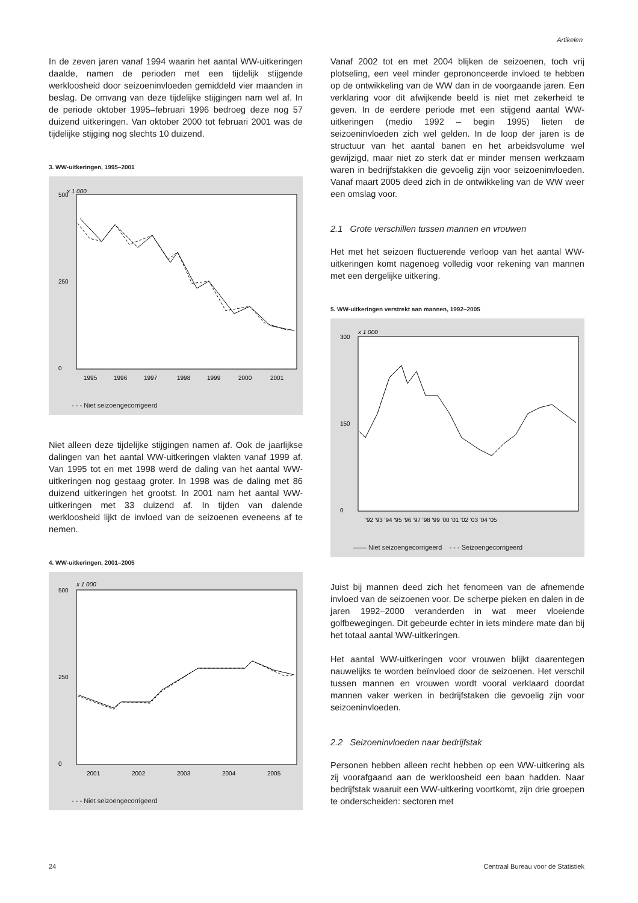Artikelen
In de zeven jaren vanaf 1994 waarin het aantal WW-uitkeringen daalde, namen de perioden met een tijdelijk stijgende werkloosheid door seizoeninvloeden gemiddeld vier maanden in beslag. De omvang van deze tijdelijke stijgingen nam wel af. In de periode oktober 1995–februari 1996 bedroeg deze nog 57 duizend uitkeringen. Van oktober 2000 tot februari 2001 was de tijdelijke stijging nog slechts 10 duizend.
3. WW-uitkeringen, 1995–2001
x 1 000
500
0
250
1995
1996
1997
1998
1999
2000
2001
- - - Niet seizoengecorrigeerd
Niet alleen deze tijdelijke stijgingen namen af. Ook de jaarlijkse dalingen van het aantal WW-uitkeringen vlakten vanaf 1999 af. Van 1995 tot en met 1998 werd de daling van het aantal WW-uitkeringen nog gestaag groter. In 1998 was de daling met 86 duizend uitkeringen het grootst. In 2001 nam het aantal WW-uitkeringen met 33 duizend af. In tijden van dalende werkloosheid lijkt de invloed van de seizoenen eveneens af te nemen.
4. WW-uitkeringen, 2001–2005
x 1 000
500
0
250
2001
2002
2003
2004
2005
- - - Niet seizoengecorrigeerd
Vanaf 2002 tot en met 2004 blijken de seizoenen, toch vrij plotseling, een veel minder geprononceerde invloed te hebben op de ontwikkeling van de WW dan in de voorgaande jaren. Een verklaring voor dit afwijkende beeld is niet met zekerheid te geven. In de eerdere periode met een stijgend aantal WW-uitkeringen (medio 1992 – begin 1995) lieten de seizoeninvloeden zich wel gelden. In de loop der jaren is de structuur van het aantal banen en het arbeidsvolume wel gewijzigd, maar niet zo sterk dat er minder mensen werkzaam waren in bedrijfstakken die gevoelig zijn voor seizoeninvloeden. Vanaf maart 2005 deed zich in de ontwikkeling van de WW weer een omslag voor.
2.1 Grote verschillen tussen mannen en vrouwen
Het met het seizoen fluctuerende verloop van het aantal WW-uitkeringen komt nagenoeg volledig voor rekening van mannen met een dergelijke uitkering.
5. WW-uitkeringen verstrekt aan mannen, 1992–2005
x 1 000
300
0
150
'92 '93 '94 '95 '96 '97 '98 '99 '00 '01 '02 '03 '04 '05
—— Niet seizoengecorrigeerd - - - Seizoengecorrigeerd
Juist bij mannen deed zich het fenomeen van de afnemende invloed van de seizoenen voor. De scherpe pieken en dalen in de jaren 1992–2000 veranderden in wat meer vloeiende golfbewegingen. Dit gebeurde echter in iets mindere mate dan bij het totaal aantal WW-uitkeringen.
Het aantal WW-uitkeringen voor vrouwen blijkt daarentegen nauwelijks te worden beïnvloed door de seizoenen. Het verschil tussen mannen en vrouwen wordt vooral verklaard doordat mannen vaker werken in bedrijfstaken die gevoelig zijn voor seizoeninvloeden.
2.2 Seizoeninvloeden naar bedrijfstak
Personen hebben alleen recht hebben op een WW-uitkering als zij voorafgaand aan de werkloosheid een baan hadden. Naar bedrijfstak waaruit een WW-uitkering voortkomt, zijn drie groepen te onderscheiden: sectoren met
24 Centraal Bureau voor de Statistiek